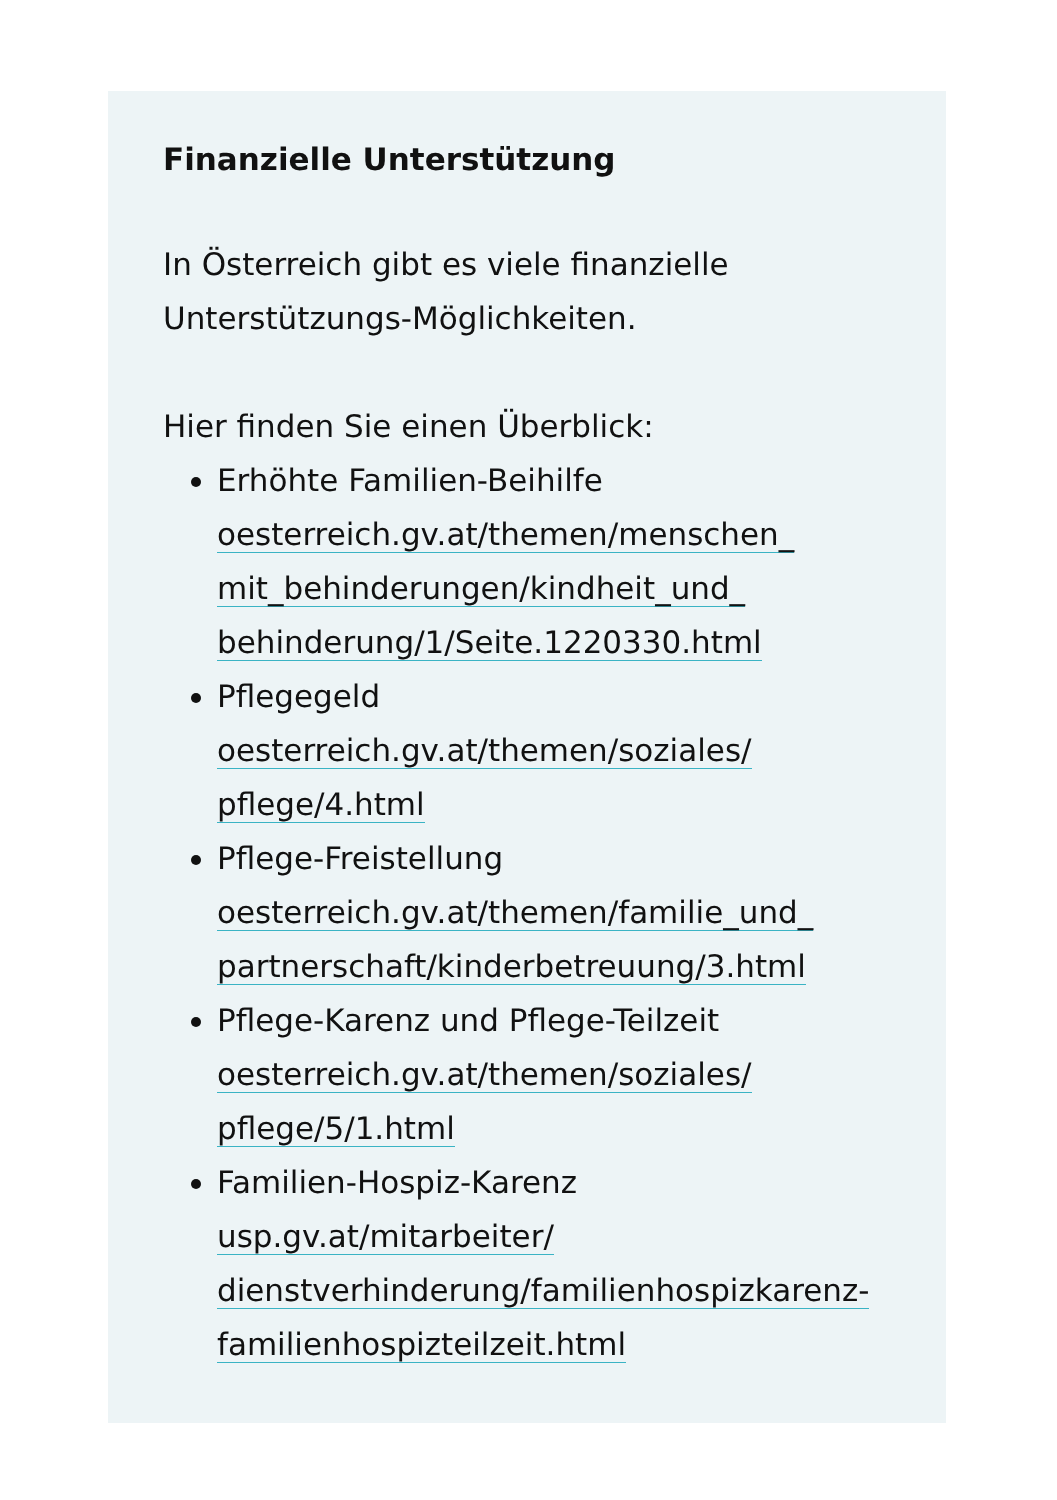Finanzielle Unterstützung
In Österreich gibt es viele finanzielle
Unterstützungs-Möglichkeiten.
Hier finden Sie einen Überblick:
Erhöhte Familien-Beihilfe
oesterreich.gv.at/themen/menschen_
mit_behinderungen/kindheit_und_
behinderung/1/Seite.1220330.html
Pflegegeld
oesterreich.gv.at/themen/soziales/
pflege/4.html
Pflege-Freistellung
oesterreich.gv.at/themen/familie_und_
partnerschaft/kinderbetreuung/3.html
Pflege-Karenz und Pflege-Teilzeit
oesterreich.gv.at/themen/soziales/
pflege/5/1.html
Familien-Hospiz-Karenz
usp.gv.at/mitarbeiter/
dienstverhinderung/familienhospizkarenz-
familienhospizteilzeit.html